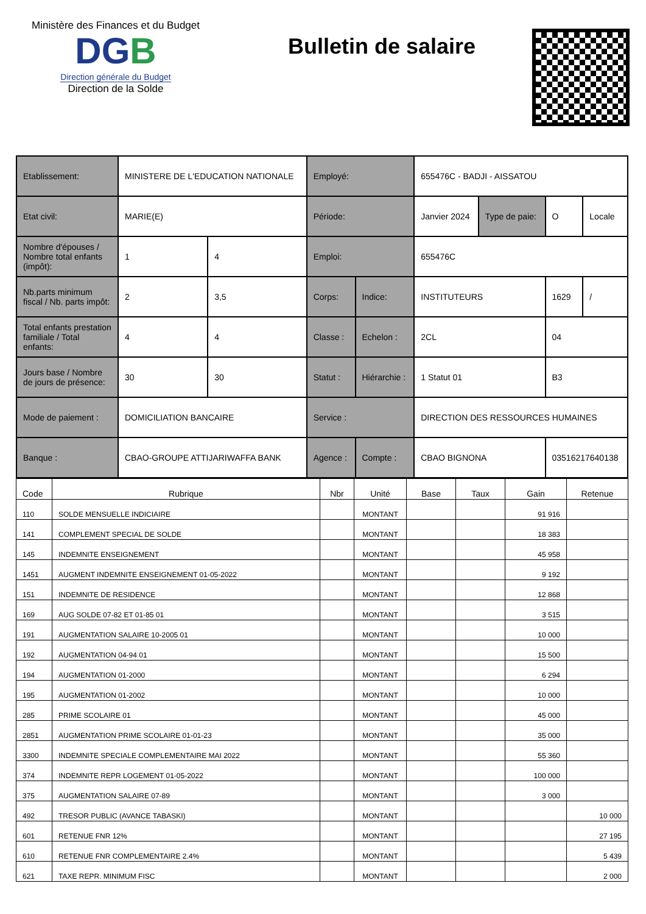Ministère des Finances et du Budget
DGB
Direction générale du Budget
Direction de la Solde
Bulletin de salaire
| Etablissement: | MINISTERE DE L'EDUCATION NATIONALE | | Employé: | | 655476C - BADJI - AISSATOU | | | |
| Etat civil: | MARIE(E) | | Période: | | Janvier 2024 | Type de paie: | O | Locale |
| Nombre d'épouses / Nombre total enfants (impôt): | 1 | 4 | Emploi: | | 655476C | | | |
| Nb.parts minimum fiscal / Nb. parts impôt: | 2 | 3,5 | Corps: | Indice: | INSTITUTEURS | | 1629 | / |
| Total enfants prestation familiale / Total enfants: | 4 | 4 | Classe : | Echelon : | 2CL | | 04 | |
| Jours base / Nombre de jours de présence: | 30 | 30 | Statut : | Hiérarchie : | 1 Statut 01 | | B3 | |
| Mode de paiement : | DOMICILIATION BANCAIRE | | Service : | | DIRECTION DES RESSOURCES HUMAINES | | | |
| Banque : | CBAO-GROUPE ATTIJARIWAFFA BANK | | Agence : | Compte : | CBAO BIGNONA | | 03516217640138 | |
| Code | Rubrique | Nbr | Unité | Base | Taux | Gain | Retenue |
| --- | --- | --- | --- | --- | --- | --- | --- |
| 110 | SOLDE MENSUELLE INDICIAIRE | | MONTANT | | | 91 916 | |
| 141 | COMPLEMENT SPECIAL DE SOLDE | | MONTANT | | | 18 383 | |
| 145 | INDEMNITE ENSEIGNEMENT | | MONTANT | | | 45 958 | |
| 1451 | AUGMENT INDEMNITE ENSEIGNEMENT 01-05-2022 | | MONTANT | | | 9 192 | |
| 151 | INDEMNITE DE RESIDENCE | | MONTANT | | | 12 868 | |
| 169 | AUG SOLDE 07-82 ET 01-85 01 | | MONTANT | | | 3 515 | |
| 191 | AUGMENTATION SALAIRE 10-2005 01 | | MONTANT | | | 10 000 | |
| 192 | AUGMENTATION 04-94 01 | | MONTANT | | | 15 500 | |
| 194 | AUGMENTATION 01-2000 | | MONTANT | | | 6 294 | |
| 195 | AUGMENTATION 01-2002 | | MONTANT | | | 10 000 | |
| 285 | PRIME SCOLAIRE 01 | | MONTANT | | | 45 000 | |
| 2851 | AUGMENTATION PRIME SCOLAIRE 01-01-23 | | MONTANT | | | 35 000 | |
| 3300 | INDEMNITE SPECIALE COMPLEMENTAIRE MAI 2022 | | MONTANT | | | 55 360 | |
| 374 | INDEMNITE REPR LOGEMENT 01-05-2022 | | MONTANT | | | 100 000 | |
| 375 | AUGMENTATION SALAIRE 07-89 | | MONTANT | | | 3 000 | |
| 492 | TRESOR PUBLIC (AVANCE TABASKI) | | MONTANT | | | | 10 000 |
| 601 | RETENUE FNR 12% | | MONTANT | | | | 27 195 |
| 610 | RETENUE FNR COMPLEMENTAIRE 2.4% | | MONTANT | | | | 5 439 |
| 621 | TAXE REPR. MINIMUM FISC | | MONTANT | | | | 2 000 |